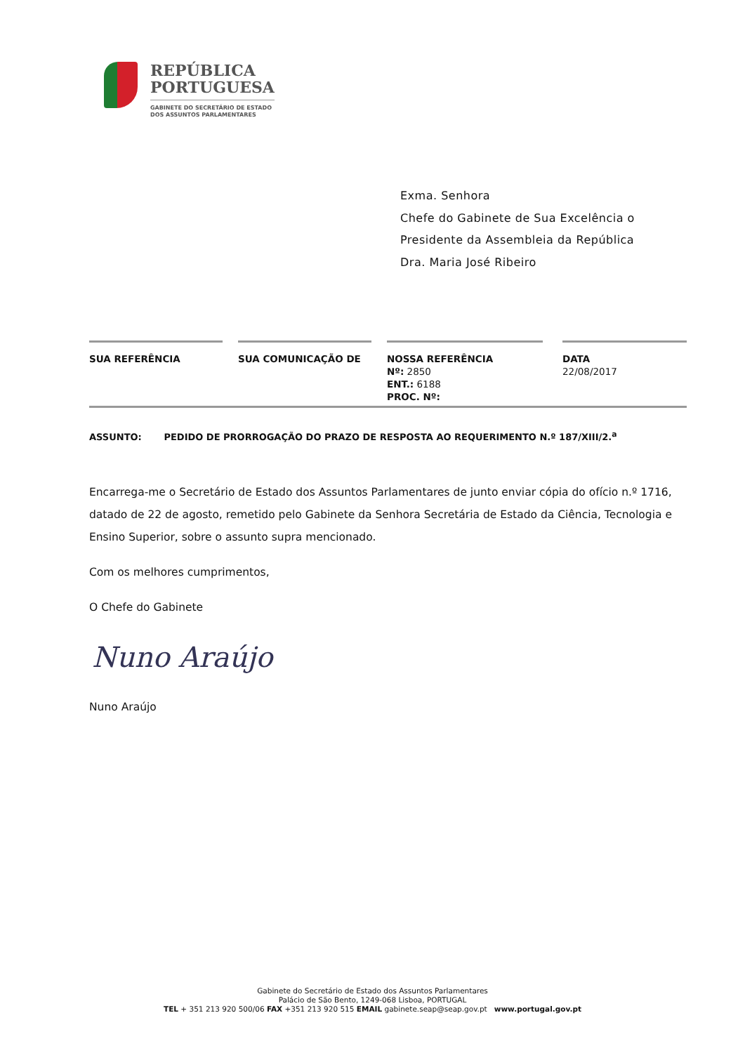REPÚBLICA
PORTUGUESA
GABINETE DO SECRETÁRIO DE ESTADO
DOS ASSUNTOS PARLAMENTARES
Exma. Senhora
Chefe do Gabinete de Sua Excelência o
Presidente da Assembleia da República
Dra. Maria José Ribeiro
| SUA REFERÊNCIA | | SUA COMUNICAÇÃO DE | | NOSSA REFERÊNCIA Nº: 2850 ENT.: 6188 PROC. Nº: | | DATA 22/08/2017 |
ASSUNTO: PEDIDO DE PRORROGAÇÃO DO PRAZO DE RESPOSTA AO REQUERIMENTO N.º 187/XIII/2.<sup>a</sup>
Encarrega-me o Secretário de Estado dos Assuntos Parlamentares de junto enviar cópia do ofício n.º 1716, datado de 22 de agosto, remetido pelo Gabinete da Senhora Secretária de Estado da Ciência, Tecnologia e Ensino Superior, sobre o assunto supra mencionado.
Com os melhores cumprimentos,
O Chefe do Gabinete
Nuno Araújo
Nuno Araújo
Gabinete do Secretário de Estado dos Assuntos Parlamentares
Palácio de São Bento, 1249-068 Lisboa, PORTUGAL
TEL + 351 213 920 500/06 FAX +351 213 920 515 EMAIL gabinete.seap@seap.gov.pt www.portugal.gov.pt